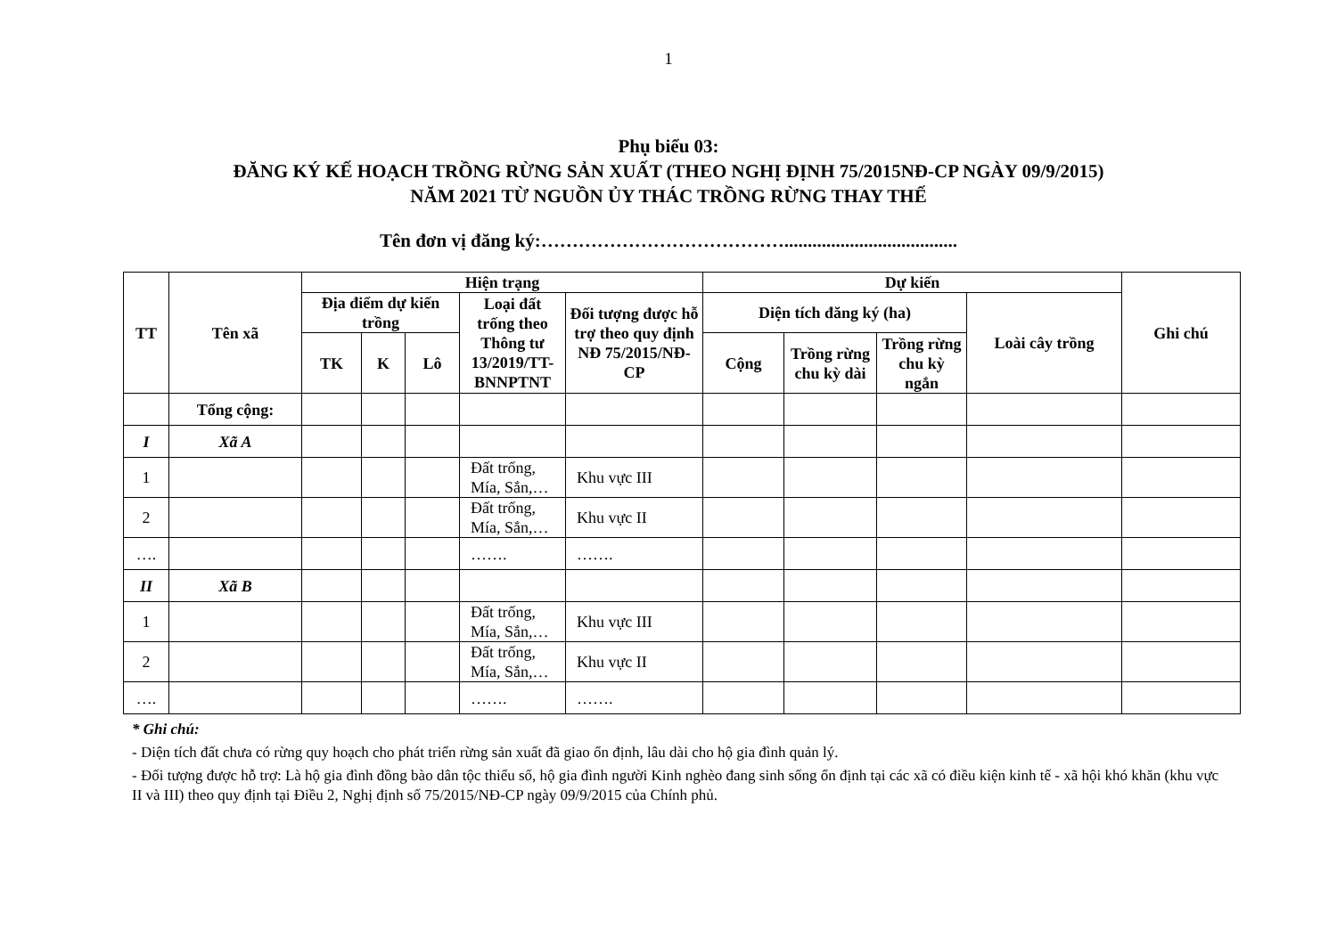1
Phụ biểu 03:
ĐĂNG KÝ KẾ HOẠCH TRỒNG RỪNG SẢN XUẤT (THEO NGHỊ ĐỊNH 75/2015NĐ-CP NGÀY 09/9/2015)
NĂM 2021 TỪ NGUỒN ỦY THÁC TRỒNG RỪNG THAY THẾ
Tên đơn vị đăng ký:………………………………….....................................
| TT | Tên xã | Hiện trạng | | | | | Dự kiến | | | | Ghi chú |
| --- | --- | --- | --- | --- | --- | --- | --- | --- | --- | --- | --- |
| | | Địa điểm dự kiến trồng | | | Loại đất trống theo Thông tư 13/2019/TT-BNNPTNT | Đối tượng được hỗ trợ theo quy định NĐ 75/2015/NĐ-CP | Diện tích đăng ký (ha) | | | Loài cây trồng | |
| | | TK | K | Lô | | | Cộng | Trồng rừng chu kỳ dài | Trồng rừng chu kỳ ngắn | | |
| | Tổng cộng: | | | | | | | | | | |
| I | Xã A | | | | | | | | | | |
| 1 | | | | | Đất trống, Mía, Sắn,… | Khu vực III | | | | | |
| 2 | | | | | Đất trống, Mía, Sắn,… | Khu vực II | | | | | |
| …. | | | | | ……. | ……. | | | | | |
| II | Xã B | | | | | | | | | | |
| 1 | | | | | Đất trống, Mía, Sắn,… | Khu vực III | | | | | |
| 2 | | | | | Đất trống, Mía, Sắn,… | Khu vực II | | | | | |
| …. | | | | | ……. | ……. | | | | | |
* Ghi chú:
- Diện tích đất chưa có rừng quy hoạch cho phát triển rừng sản xuất đã giao ổn định, lâu dài cho hộ gia đình quản lý.
- Đối tượng được hỗ trợ: Là hộ gia đình đồng bào dân tộc thiểu số, hộ gia đình người Kinh nghèo đang sinh sống ổn định tại các xã có điều kiện kinh tế - xã hội khó khăn (khu vực II và III) theo quy định tại Điều 2, Nghị định số 75/2015/NĐ-CP ngày 09/9/2015 của Chính phủ.